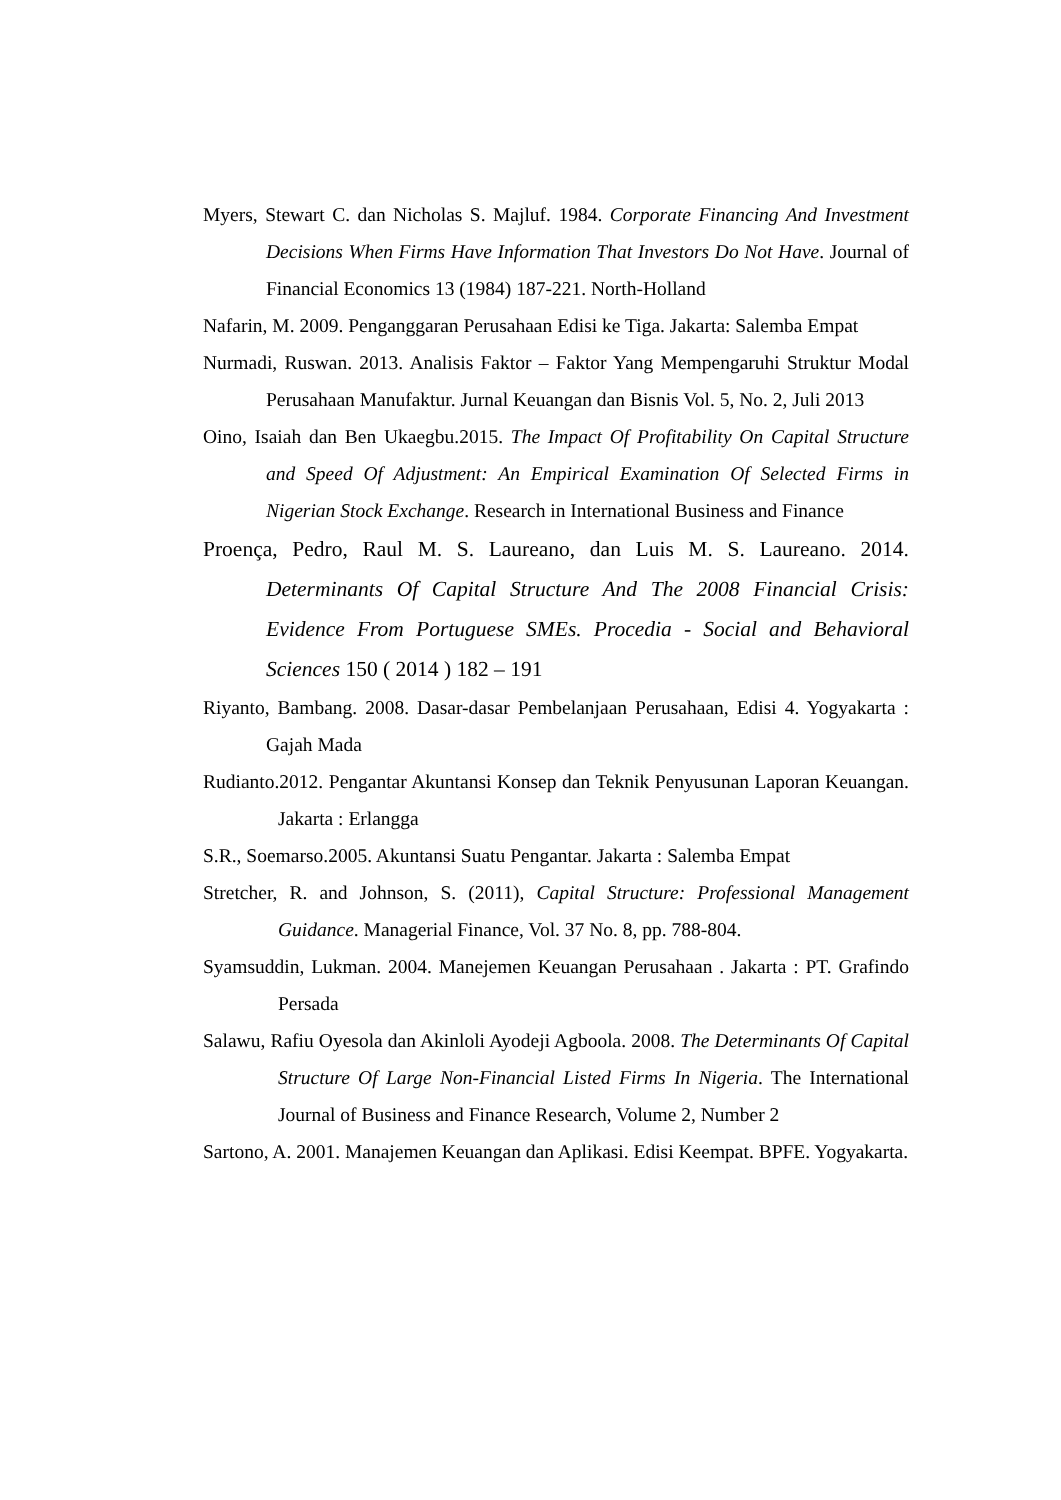Myers, Stewart C. dan Nicholas S. Majluf. 1984. Corporate Financing And Investment Decisions When Firms Have Information That Investors Do Not Have. Journal of Financial Economics 13 (1984) 187-221. North-Holland
Nafarin, M. 2009. Penganggaran Perusahaan Edisi ke Tiga. Jakarta: Salemba Empat
Nurmadi, Ruswan. 2013. Analisis Faktor – Faktor Yang Mempengaruhi Struktur Modal Perusahaan Manufaktur. Jurnal Keuangan dan Bisnis Vol. 5, No. 2, Juli 2013
Oino, Isaiah dan Ben Ukaegbu.2015. The Impact Of Profitability On Capital Structure and Speed Of Adjustment: An Empirical Examination Of Selected Firms in Nigerian Stock Exchange. Research in International Business and Finance
Proença, Pedro, Raul M. S. Laureano, dan Luis M. S. Laureano. 2014. Determinants Of Capital Structure And The 2008 Financial Crisis: Evidence From Portuguese SMEs. Procedia - Social and Behavioral Sciences 150 ( 2014 ) 182 – 191
Riyanto, Bambang. 2008. Dasar-dasar Pembelanjaan Perusahaan, Edisi 4. Yogyakarta : Gajah Mada
Rudianto.2012. Pengantar Akuntansi Konsep dan Teknik Penyusunan Laporan Keuangan. Jakarta : Erlangga
S.R., Soemarso.2005. Akuntansi Suatu Pengantar. Jakarta : Salemba Empat
Stretcher, R. and Johnson, S. (2011), Capital Structure: Professional Management Guidance. Managerial Finance, Vol. 37 No. 8, pp. 788-804.
Syamsuddin, Lukman. 2004. Manejemen Keuangan Perusahaan . Jakarta : PT. Grafindo Persada
Salawu, Rafiu Oyesola dan Akinloli Ayodeji Agboola. 2008. The Determinants Of Capital Structure Of Large Non-Financial Listed Firms In Nigeria. The International Journal of Business and Finance Research, Volume 2, Number 2
Sartono, A. 2001. Manajemen Keuangan dan Aplikasi. Edisi Keempat. BPFE. Yogyakarta.